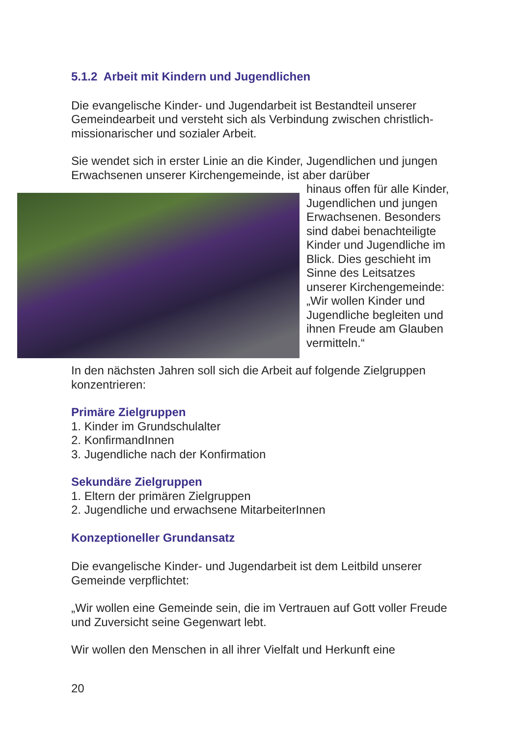5.1.2 Arbeit mit Kindern und Jugendlichen
Die evangelische Kinder- und Jugendarbeit ist Bestandteil unserer Gemeindearbeit und versteht sich als Verbindung zwischen christlich-missionarischer und sozialer Arbeit.
Sie wendet sich in erster Linie an die Kinder, Jugendlichen und jungen Erwachsenen unserer Kirchengemeinde, ist aber darüber
hinaus offen für alle Kinder, Jugendlichen und jungen Erwachsenen. Besonders sind dabei benachteiligte Kinder und Jugendliche im Blick. Dies geschieht im Sinne des Leitsatzes unserer Kirchengemeinde: „Wir wollen Kinder und Jugendliche begleiten und ihnen Freude am Glauben vermitteln.“
In den nächsten Jahren soll sich die Arbeit auf folgende Zielgruppen konzentrieren:
Primäre Zielgruppen
1. Kinder im Grundschulalter
2. KonfirmandInnen
3. Jugendliche nach der Konfirmation
Sekundäre Zielgruppen
1. Eltern der primären Zielgruppen
2. Jugendliche und erwachsene MitarbeiterInnen
Konzeptioneller Grundansatz
Die evangelische Kinder- und Jugendarbeit ist dem Leitbild unserer Gemeinde verpflichtet:
„Wir wollen eine Gemeinde sein, die im Vertrauen auf Gott voller Freude und Zuversicht seine Gegenwart lebt.
Wir wollen den Menschen in all ihrer Vielfalt und Herkunft eine
20